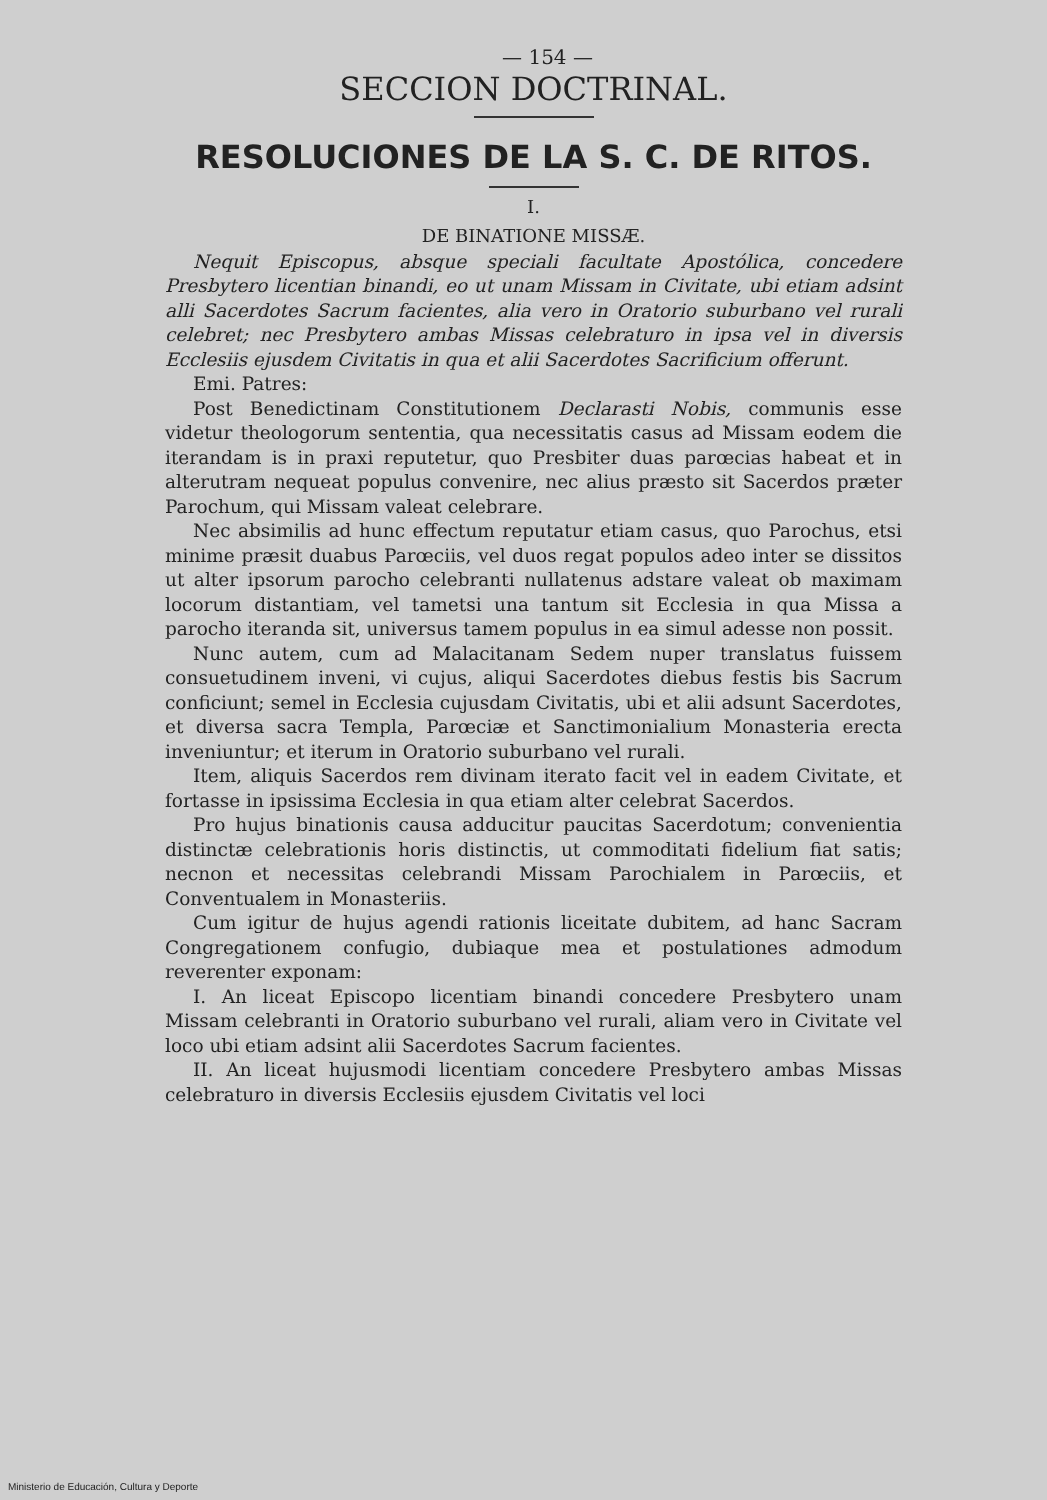— 154 —
SECCION DOCTRINAL.
RESOLUCIONES DE LA S. C. DE RITOS.
I.
DE BINATIONE MISSÆ.
Nequit Episcopus, absque speciali facultate Apostólica, concedere Presbytero licentian binandi, eo ut unam Missam in Civitate, ubi etiam adsint alli Sacerdotes Sacrum facientes, alia vero in Oratorio suburbano vel rurali celebret; nec Presbytero ambas Missas celebraturo in ipsa vel in diversis Ecclesiis ejusdem Civitatis in qua et alii Sacerdotes Sacrificium offerunt.
Emi. Patres:
Post Benedictinam Constitutionem Declarasti Nobis, communis esse videtur theologorum sententia, qua necessitatis casus ad Missam eodem die iterandam is in praxi reputetur, quo Presbiter duas parœcias habeat et in alterutram nequeat populus convenire, nec alius præsto sit Sacerdos præter Parochum, qui Missam valeat celebrare.
Nec absimilis ad hunc effectum reputatur etiam casus, quo Parochus, etsi minime præsit duabus Parœciis, vel duos regat populos adeo inter se dissitos ut alter ipsorum parocho celebranti nullatenus adstare valeat ob maximam locorum distantiam, vel tametsi una tantum sit Ecclesia in qua Missa a parocho iteranda sit, universus tamem populus in ea simul adesse non possit.
Nunc autem, cum ad Malacitanam Sedem nuper translatus fuissem consuetudinem inveni, vi cujus, aliqui Sacerdotes diebus festis bis Sacrum conficiunt; semel in Ecclesia cujusdam Civitatis, ubi et alii adsunt Sacerdotes, et diversa sacra Templa, Parœciæ et Sanctimonialium Monasteria erecta inveniuntur; et iterum in Oratorio suburbano vel rurali.
Item, aliquis Sacerdos rem divinam iterato facit vel in eadem Civitate, et fortasse in ipsissima Ecclesia in qua etiam alter celebrat Sacerdos.
Pro hujus binationis causa adducitur paucitas Sacerdotum; convenientia distinctæ celebrationis horis distinctis, ut commoditati fidelium fiat satis; necnon et necessitas celebrandi Missam Parochialem in Parœciis, et Conventualem in Monasteriis.
Cum igitur de hujus agendi rationis liceitate dubitem, ad hanc Sacram Congregationem confugio, dubiaque mea et postulationes admodum reverenter exponam:
I. An liceat Episcopo licentiam binandi concedere Presbytero unam Missam celebranti in Oratorio suburbano vel rurali, aliam vero in Civitate vel loco ubi etiam adsint alii Sacerdotes Sacrum facientes.
II. An liceat hujusmodi licentiam concedere Presbytero ambas Missas celebraturo in diversis Ecclesiis ejusdem Civitatis vel loci
Ministerio de Educación, Cultura y Deporte